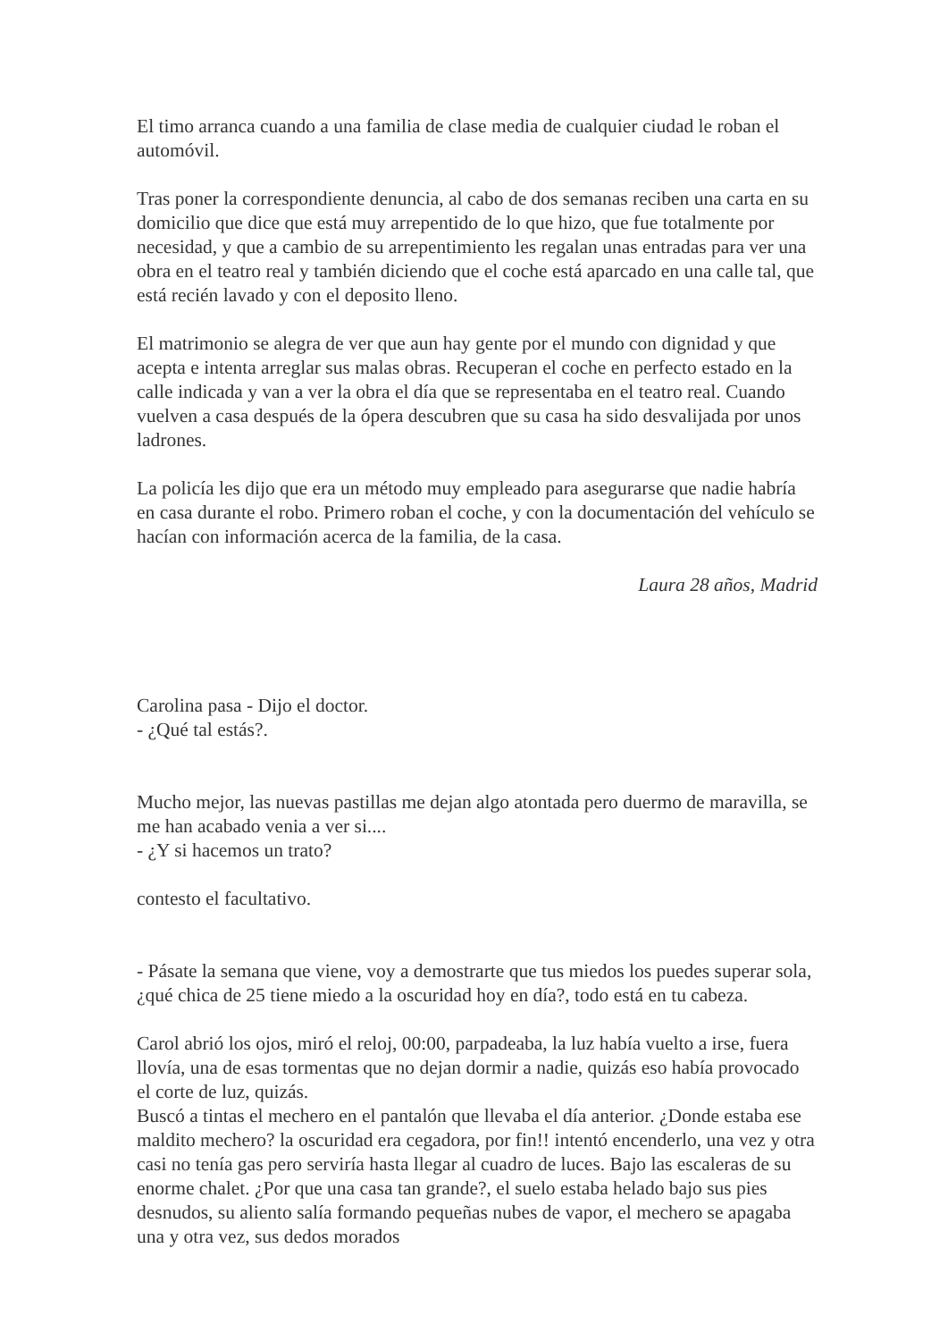El timo arranca cuando a una familia de clase media de cualquier ciudad le roban el automóvil.
Tras poner la correspondiente denuncia, al cabo de dos semanas reciben una carta en su domicilio que dice que está muy arrepentido de lo que hizo, que fue totalmente por necesidad, y que a cambio de su arrepentimiento les regalan unas entradas para ver una obra en el teatro real y también diciendo que el coche está aparcado en una calle tal, que está recién lavado y con el deposito lleno.
El matrimonio se alegra de ver que aun hay gente por el mundo con dignidad y que acepta e intenta arreglar sus malas obras. Recuperan el coche en perfecto estado en la calle indicada y van a ver la obra el día que se representaba en el teatro real. Cuando vuelven a casa después de la ópera descubren que su casa ha sido desvalijada por unos ladrones.
La policía les dijo que era un método muy empleado para asegurarse que nadie habría en casa durante el robo. Primero roban el coche, y con la documentación del vehículo se hacían con información acerca de la familia, de la casa.
Laura 28 años, Madrid
Carolina pasa - Dijo el doctor.
- ¿Qué tal estás?.
Mucho mejor, las nuevas pastillas me dejan algo atontada pero duermo de maravilla, se me han acabado venia a ver si....
- ¿Y si hacemos un trato?
contesto el facultativo.
- Pásate la semana que viene, voy a demostrarte que tus miedos los puedes superar sola, ¿qué chica de 25 tiene miedo a la oscuridad hoy en día?, todo está en tu cabeza.
Carol abrió los ojos, miró el reloj, 00:00, parpadeaba, la luz había vuelto a irse, fuera llovía, una de esas tormentas que no dejan dormir a nadie, quizás eso había provocado el corte de luz, quizás.
Buscó a tintas el mechero en el pantalón que llevaba el día anterior. ¿Donde estaba ese maldito mechero? la oscuridad era cegadora, por fin!! intentó encenderlo, una vez y otra casi no tenía gas pero serviría hasta llegar al cuadro de luces. Bajo las escaleras de su enorme chalet. ¿Por que una casa tan grande?, el suelo estaba helado bajo sus pies desnudos, su aliento salía formando pequeñas nubes de vapor, el mechero se apagaba una y otra vez, sus dedos morados